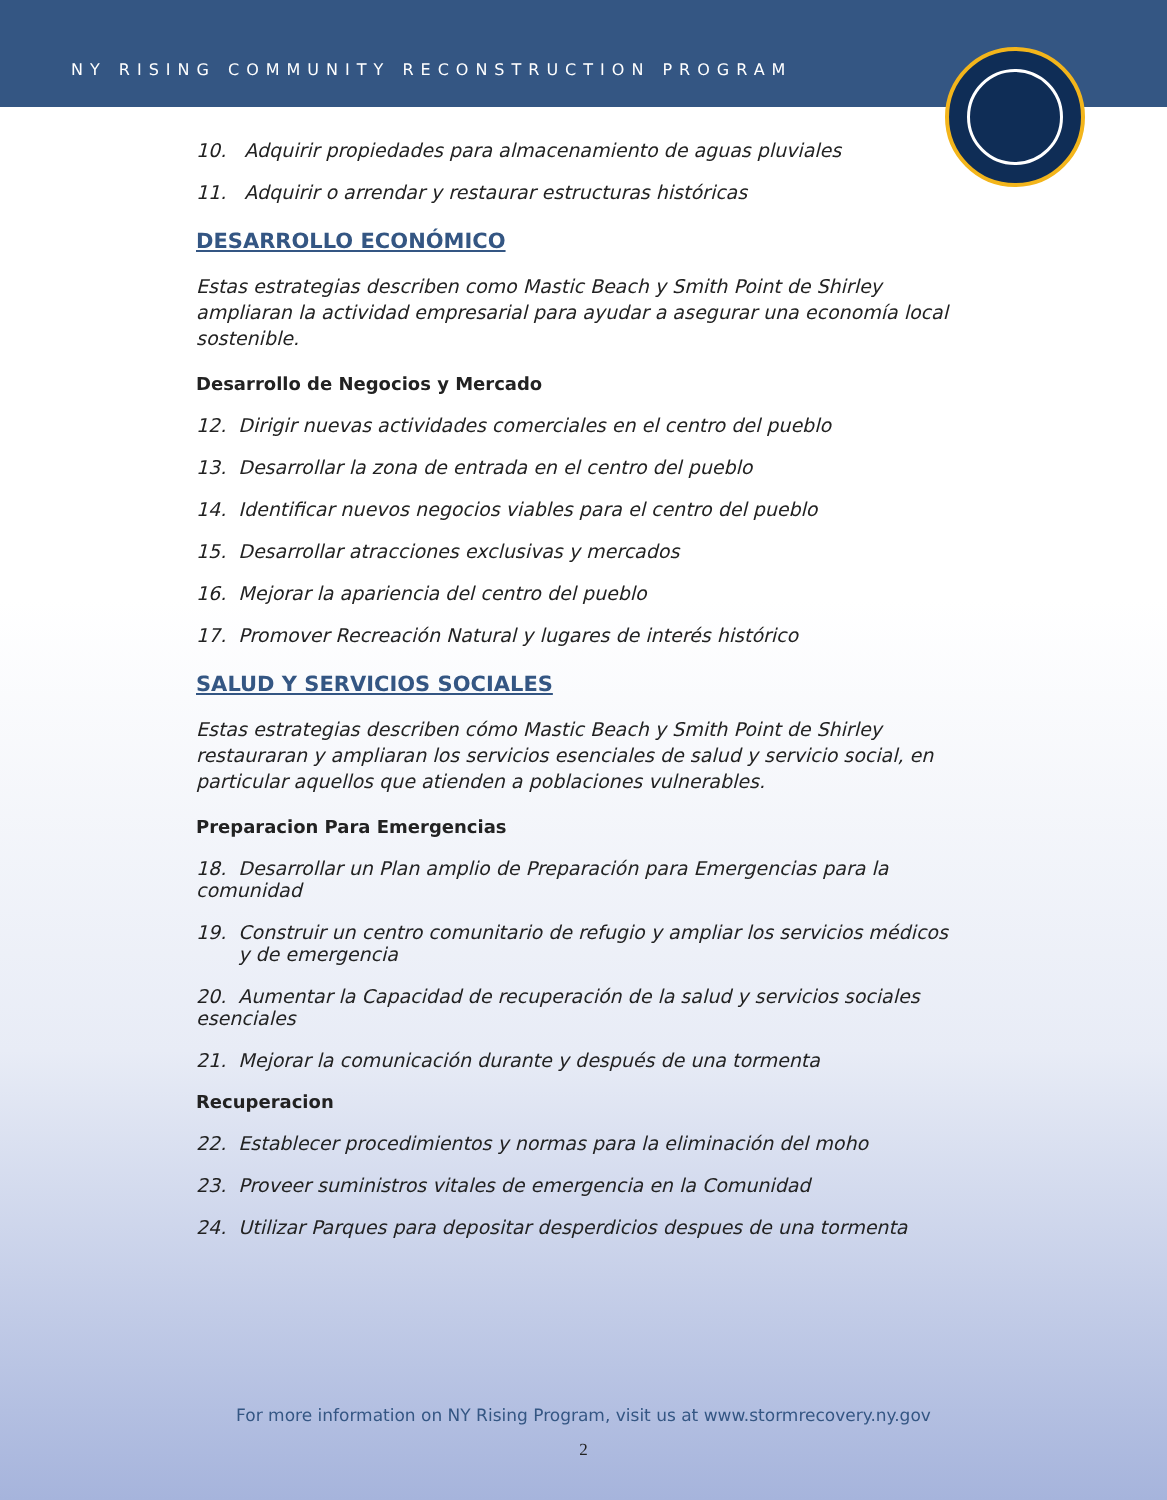NY RISING COMMUNITY RECONSTRUCTION PROGRAM
10. Adquirir propiedades para almacenamiento de aguas pluviales
11. Adquirir o arrendar y restaurar estructuras históricas
DESARROLLO ECONÓMICO
Estas estrategias describen como Mastic Beach y Smith Point de Shirley ampliaran la actividad empresarial para ayudar a asegurar una economía local sostenible.
Desarrollo de Negocios y Mercado
12. Dirigir nuevas actividades comerciales en el centro del pueblo
13. Desarrollar la zona de entrada en el centro del pueblo
14. Identificar nuevos negocios viables para el centro del pueblo
15. Desarrollar atracciones exclusivas y mercados
16. Mejorar la apariencia del centro del pueblo
17. Promover Recreación Natural y lugares de interés histórico
SALUD Y SERVICIOS SOCIALES
Estas estrategias describen cómo Mastic Beach y Smith Point de Shirley restauraran y ampliaran los servicios esenciales de salud y servicio social, en particular aquellos que atienden a poblaciones vulnerables.
Preparacion Para Emergencias
18. Desarrollar un Plan amplio de Preparación para Emergencias para la comunidad
19. Construir un centro comunitario de refugio y ampliar los servicios médicos
y de emergencia
20. Aumentar la Capacidad de recuperación de la salud y servicios sociales esenciales
21. Mejorar la comunicación durante y después de una tormenta
Recuperacion
22. Establecer procedimientos y normas para la eliminación del moho
23. Proveer suministros vitales de emergencia en la Comunidad
24. Utilizar Parques para depositar desperdicios despues de una tormenta
For more information on NY Rising Program, visit us at www.stormrecovery.ny.gov
2